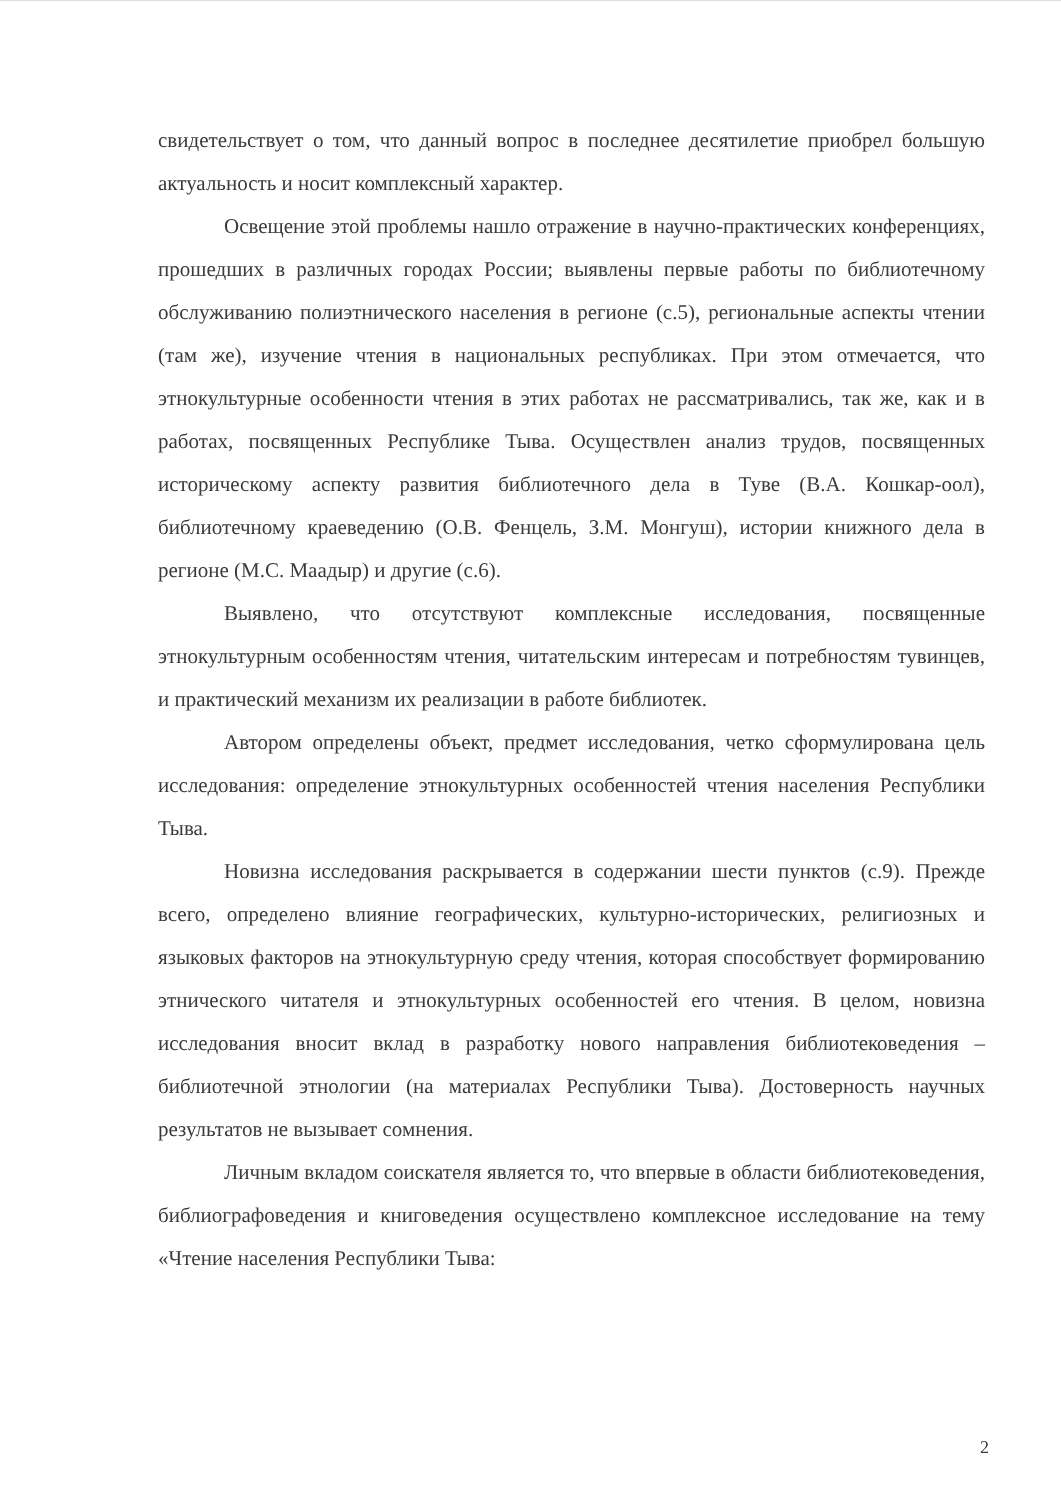свидетельствует о том, что данный вопрос в последнее десятилетие приобрел большую актуальность и носит комплексный характер.
Освещение этой проблемы нашло отражение в научно-практических конференциях, прошедших в различных городах России; выявлены первые работы по библиотечному обслуживанию полиэтнического населения в регионе (с.5), региональные аспекты чтении (там же), изучение чтения в национальных республиках. При этом отмечается, что этнокультурные особенности чтения в этих работах не рассматривались, так же, как и в работах, посвященных Республике Тыва. Осуществлен анализ трудов, посвященных историческому аспекту развития библиотечного дела в Туве (В.А. Кошкар-оол), библиотечному краеведению (О.В. Фенцель, З.М. Монгуш), истории книжного дела в регионе (М.С. Маадыр) и другие (с.6).
Выявлено, что отсутствуют комплексные исследования, посвященные этнокультурным особенностям чтения, читательским интересам и потребностям тувинцев, и практический механизм их реализации в работе библиотек.
Автором определены объект, предмет исследования, четко сформулирована цель исследования: определение этнокультурных особенностей чтения населения Республики Тыва.
Новизна исследования раскрывается в содержании шести пунктов (с.9). Прежде всего, определено влияние географических, культурно-исторических, религиозных и языковых факторов на этнокультурную среду чтения, которая способствует формированию этнического читателя и этнокультурных особенностей его чтения. В целом, новизна исследования вносит вклад в разработку нового направления библиотековедения – библиотечной этнологии (на материалах Республики Тыва). Достоверность научных результатов не вызывает сомнения.
Личным вкладом соискателя является то, что впервые в области библиотековедения, библиографоведения и книговедения осуществлено комплексное исследование на тему «Чтение населения Республики Тыва:
2